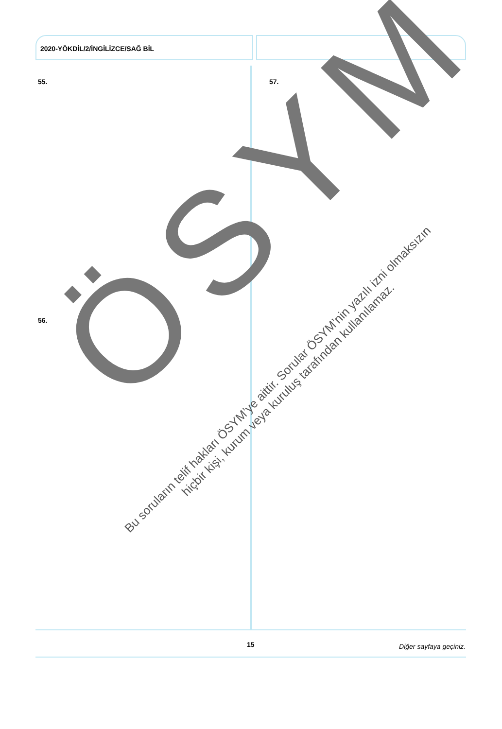2020-YÖKDİL/2/İNGİLİZCE/SAĞ BİL
55. 57.
56.
ÖSYM
Bu soruların telif hakları ÖSYM’ye aittir. Sorular ÖSYM’nin yazılı izni olmaksızın
hiçbir kişi, kurum veya kuruluş tarafından kullanılamaz.
15 Diğer sayfaya geçiniz.